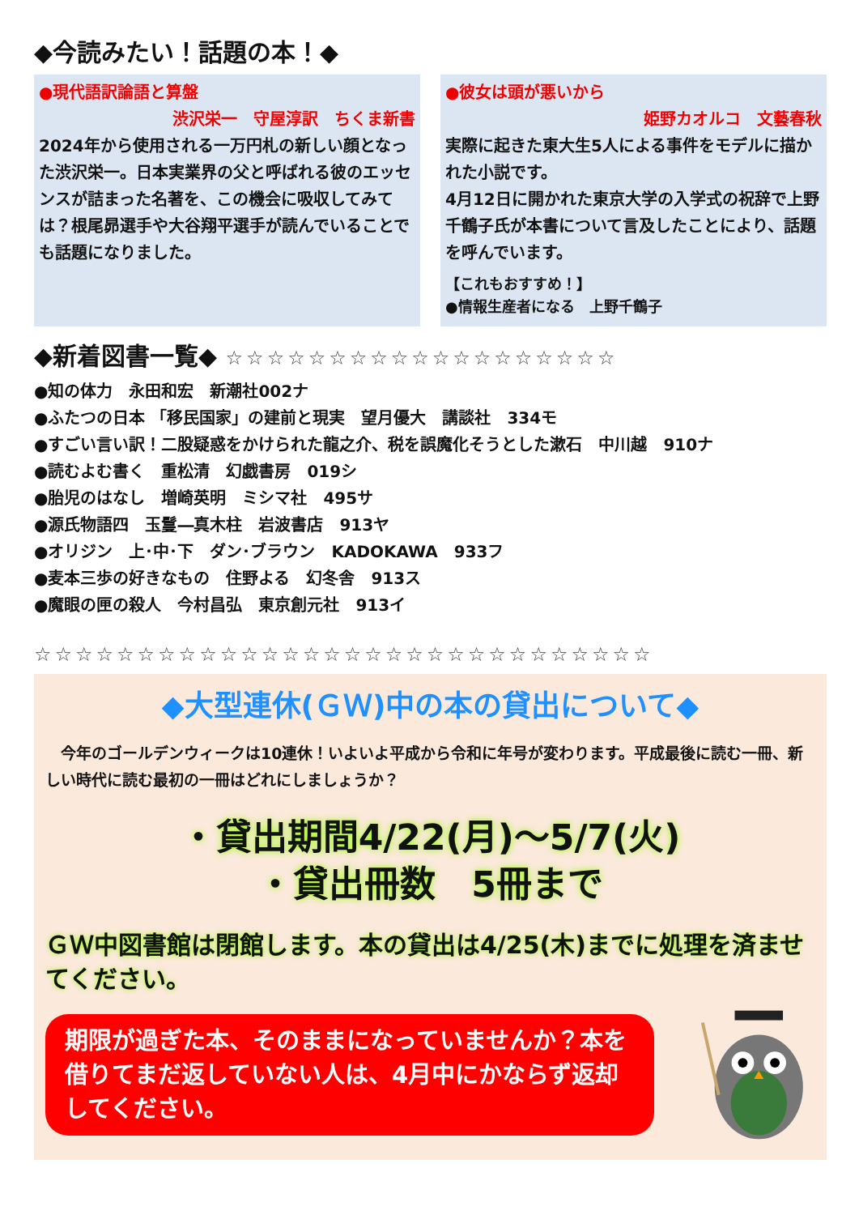◆今読みたい！話題の本！◆
●現代語訳論語と算盤
渋沢栄一　守屋淳訳　ちくま新書
2024年から使用される一万円札の新しい顔となった渋沢栄一。日本実業界の父と呼ばれる彼のエッセンスが詰まった名著を、この機会に吸収してみては？根尾昴選手や大谷翔平選手が読んでいることでも話題になりました。
●彼女は頭が悪いから
姫野カオルコ　文藝春秋
実際に起きた東大生5人による事件をモデルに描かれた小説です。
4月12日に開かれた東京大学の入学式の祝辞で上野千鶴子氏が本書について言及したことにより、話題を呼んでいます。
【これもおすすめ！】
●情報生産者になる　上野千鶴子
◆新着図書一覧◆ ☆☆☆☆☆☆☆☆☆☆☆☆☆☆☆☆☆☆☆
●知の体力　永田和宏　新潮社002ナ
●ふたつの日本 「移民国家」の建前と現実　望月優大　講談社　334モ
●すごい言い訳！二股疑惑をかけられた龍之介、税を誤魔化そうとした漱石　中川越　910ナ
●読むよむ書く　重松清　幻戯書房　019シ
●胎児のはなし　増崎英明　ミシマ社　495サ
●源氏物語四　玉鬘―真木柱　岩波書店　913ヤ
●オリジン　上･中･下　ダン･ブラウン　KADOKAWA　933フ
●麦本三歩の好きなもの　住野よる　幻冬舎　913ス
●魔眼の匣の殺人　今村昌弘　東京創元社　913イ
☆☆☆☆☆☆☆☆☆☆☆☆☆☆☆☆☆☆☆☆☆☆☆☆☆☆☆☆☆☆
◆大型連休(ＧＷ)中の本の貸出について◆
　今年のゴールデンウィークは10連休！いよいよ平成から令和に年号が変わります。平成最後に読む一冊、新しい時代に読む最初の一冊はどれにしましょうか？
・貸出期間4/22(月)～5/7(火)
・貸出冊数　5冊まで
ＧＷ中図書館は閉館します。本の貸出は4/25(木)までに処理を済ませてください。
期限が過ぎた本、そのままになっていませんか？本を借りてまだ返していない人は、4月中にかならず返却してください。